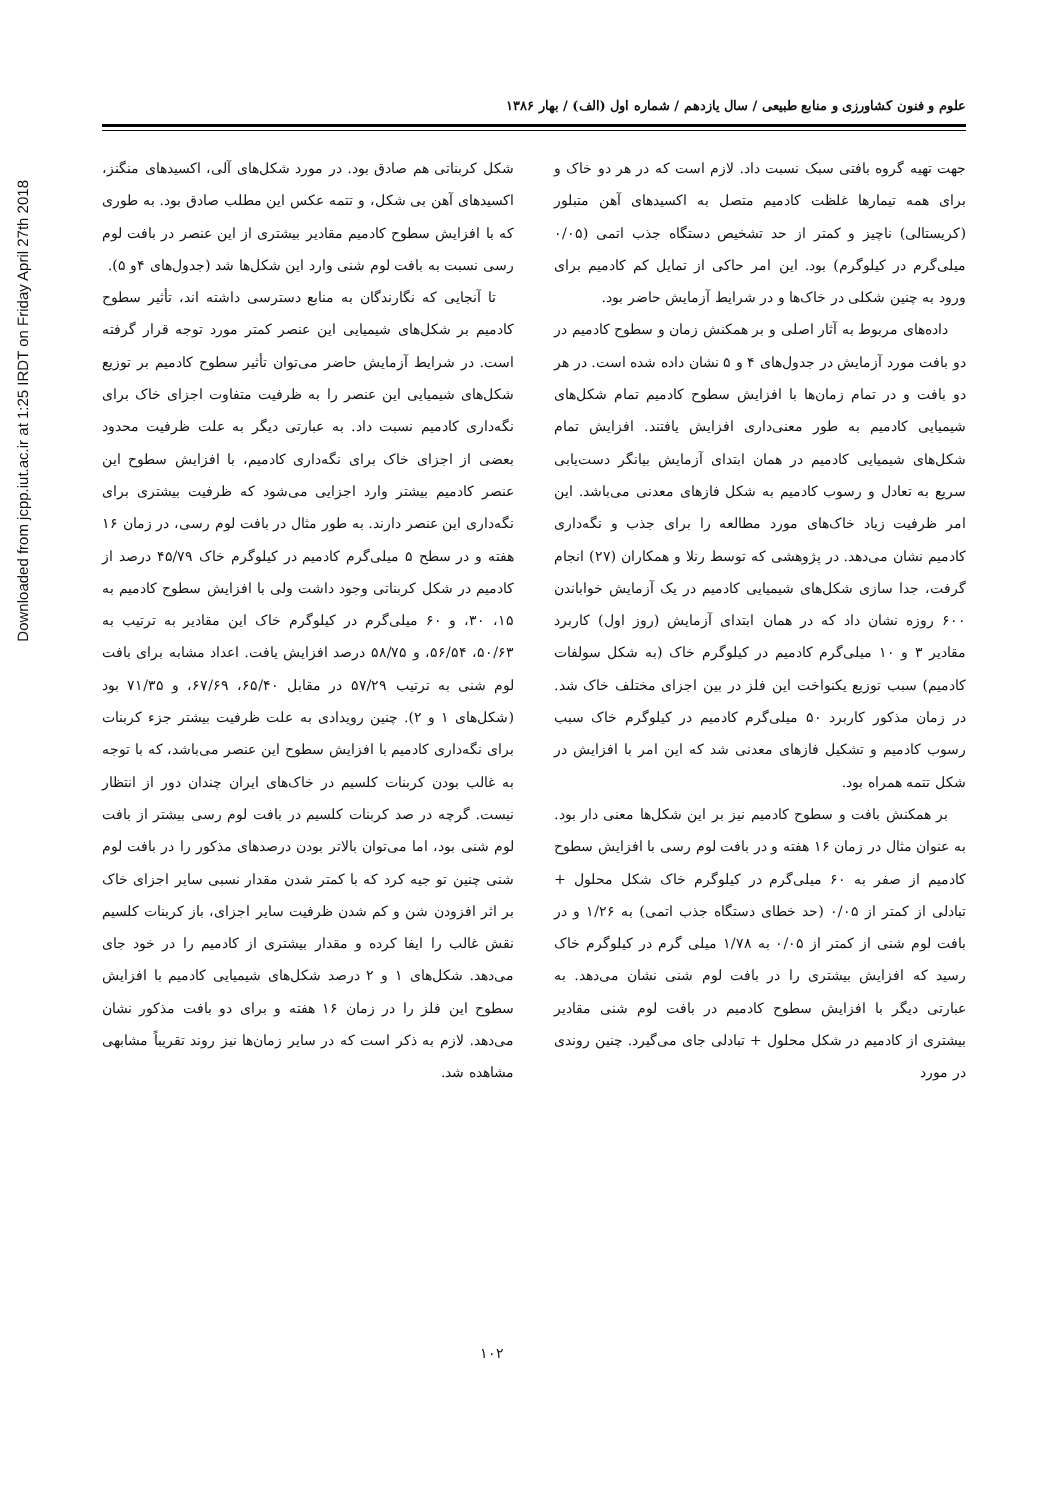Downloaded from jcpp.iut.ac.ir at 1:25 IRDT on Friday April 27th 2018
علوم و فنون کشاورزی و منابع طبیعی / سال یازدهم / شماره اول (الف) / بهار ۱۳۸۶
جهت تهیه گروه بافتی سبک نسبت داد. لازم است که در هر دو خاک و برای همه تیمارها غلظت کادمیم متصل به اکسیدهای آهن متبلور (کریستالی) ناچیز و کمتر از حد تشخیص دستگاه جذب اتمی (۰/۰۵ میلی‌گرم در کیلوگرم) بود. این امر حاکی از تمایل کم کادمیم برای ورود به چنین شکلی در خاک‌ها و در شرایط آزمایش حاضر بود.
داده‌های مربوط به آثار اصلی و بر همکنش زمان و سطوح کادمیم در دو بافت مورد آزمایش در جدول‌های ۴ و ۵ نشان داده شده است. در هر دو بافت و در تمام زمان‌ها با افزایش سطوح کادمیم تمام شکل‌های شیمیایی کادمیم به طور معنی‌داری افزایش یافتند. افزایش تمام شکل‌های شیمیایی کادمیم در همان ابتدای آزمایش بیانگر دست‌یابی سریع به تعادل و رسوب کادمیم به شکل فازهای معدنی می‌باشد. این امر ظرفیت زیاد خاک‌های مورد مطالعه را برای جذب و نگه‌داری کادمیم نشان می‌دهد. در پژوهشی که توسط رنلا و همکاران (۲۷) انجام گرفت، جدا سازی شکل‌های شیمیایی کادمیم در یک آزمایش خواباندن ۶۰۰ روزه نشان داد که در همان ابتدای آزمایش (روز اول) کاربرد مقادیر ۳ و ۱۰ میلی‌گرم کادمیم در کیلوگرم خاک (به شکل سولفات کادمیم) سبب توزیع یکنواخت این فلز در بین اجزای مختلف خاک شد. در زمان مذکور کاربرد ۵۰ میلی‌گرم کادمیم در کیلوگرم خاک سبب رسوب کادمیم و تشکیل فازهای معدنی شد که این امر با افزایش در شکل تتمه همراه بود.
بر همکنش بافت و سطوح کادمیم نیز بر این شکل‌ها معنی دار بود. به عنوان مثال در زمان ۱۶ هفته و در بافت لوم رسی با افزایش سطوح کادمیم از صفر به ۶۰ میلی‌گرم در کیلوگرم خاک شکل محلول + تبادلی از کمتر از ۰/۰۵ (حد خطای دستگاه جذب اتمی) به ۱/۲۶ و در بافت لوم شنی از کمتر از ۰/۰۵ به ۱/۷۸ میلی گرم در کیلوگرم خاک رسید که افزایش بیشتری را در بافت لوم شنی نشان می‌دهد. به عبارتی دیگر با افزایش سطوح کادمیم در بافت لوم شنی مقادیر بیشتری از کادمیم در شکل محلول + تبادلی جای می‌گیرد. چنین روندی در مورد
شکل کربناتی هم صادق بود. در مورد شکل‌های آلی، اکسیدهای منگنز، اکسیدهای آهن بی شکل، و تتمه عکس این مطلب صادق بود. به طوری که با افزایش سطوح کادمیم مقادیر بیشتری از این عنصر در بافت لوم رسی نسبت به بافت لوم شنی وارد این شکل‌ها شد (جدول‌های ۴و ۵).
تا آنجایی که نگارندگان به منابع دسترسی داشته اند، تأثیر سطوح کادمیم بر شکل‌های شیمیایی این عنصر کمتر مورد توجه قرار گرفته است. در شرایط آزمایش حاضر می‌توان تأثیر سطوح کادمیم بر توزیع شکل‌های شیمیایی این عنصر را به ظرفیت متفاوت اجزای خاک برای نگه‌داری کادمیم نسبت داد. به عبارتی دیگر به علت ظرفیت محدود بعضی از اجزای خاک برای نگه‌داری کادمیم، با افزایش سطوح این عنصر کادمیم بیشتر وارد اجزایی می‌شود که ظرفیت بیشتری برای نگه‌داری این عنصر دارند. به طور مثال در بافت لوم رسی، در زمان ۱۶ هفته و در سطح ۵ میلی‌گرم کادمیم در کیلوگرم خاک ۴۵/۷۹ درصد از کادمیم در شکل کربناتی وجود داشت ولی با افزایش سطوح کادمیم به ۱۵، ۳۰، و ۶۰ میلی‌گرم در کیلوگرم خاک این مقادیر به ترتیب به ۵۰/۶۳، ۵۶/۵۴، و ۵۸/۷۵ درصد افزایش یافت. اعداد مشابه برای بافت لوم شنی به ترتیب ۵۷/۲۹ در مقابل ۶۵/۴۰، ۶۷/۶۹، و ۷۱/۳۵ بود (شکل‌های ۱ و ۲). چنین رویدادی به علت ظرفیت بیشتر جزء کربنات برای نگه‌داری کادمیم با افزایش سطوح این عنصر می‌باشد، که با توجه به غالب بودن کربنات کلسیم در خاک‌های ایران چندان دور از انتظار نیست. گرچه در صد کربنات کلسیم در بافت لوم رسی بیشتر از بافت لوم شنی بود، اما می‌توان بالاتر بودن درصدهای مذکور را در بافت لوم شنی چنین تو جیه کرد که با کمتر شدن مقدار نسبی سایر اجزای خاک بر اثر افزودن شن و کم شدن ظرفیت سایر اجزای، باز کربنات کلسیم نقش غالب را ایفا کرده و مقدار بیشتری از کادمیم را در خود جای می‌دهد. شکل‌های ۱ و ۲ درصد شکل‌های شیمیایی کادمیم با افزایش سطوح این فلز را در زمان ۱۶ هفته و برای دو بافت مذکور نشان می‌دهد. لازم به ذکر است که در سایر زمان‌ها نیز روند تقریباً مشابهی مشاهده شد.
۱۰۲